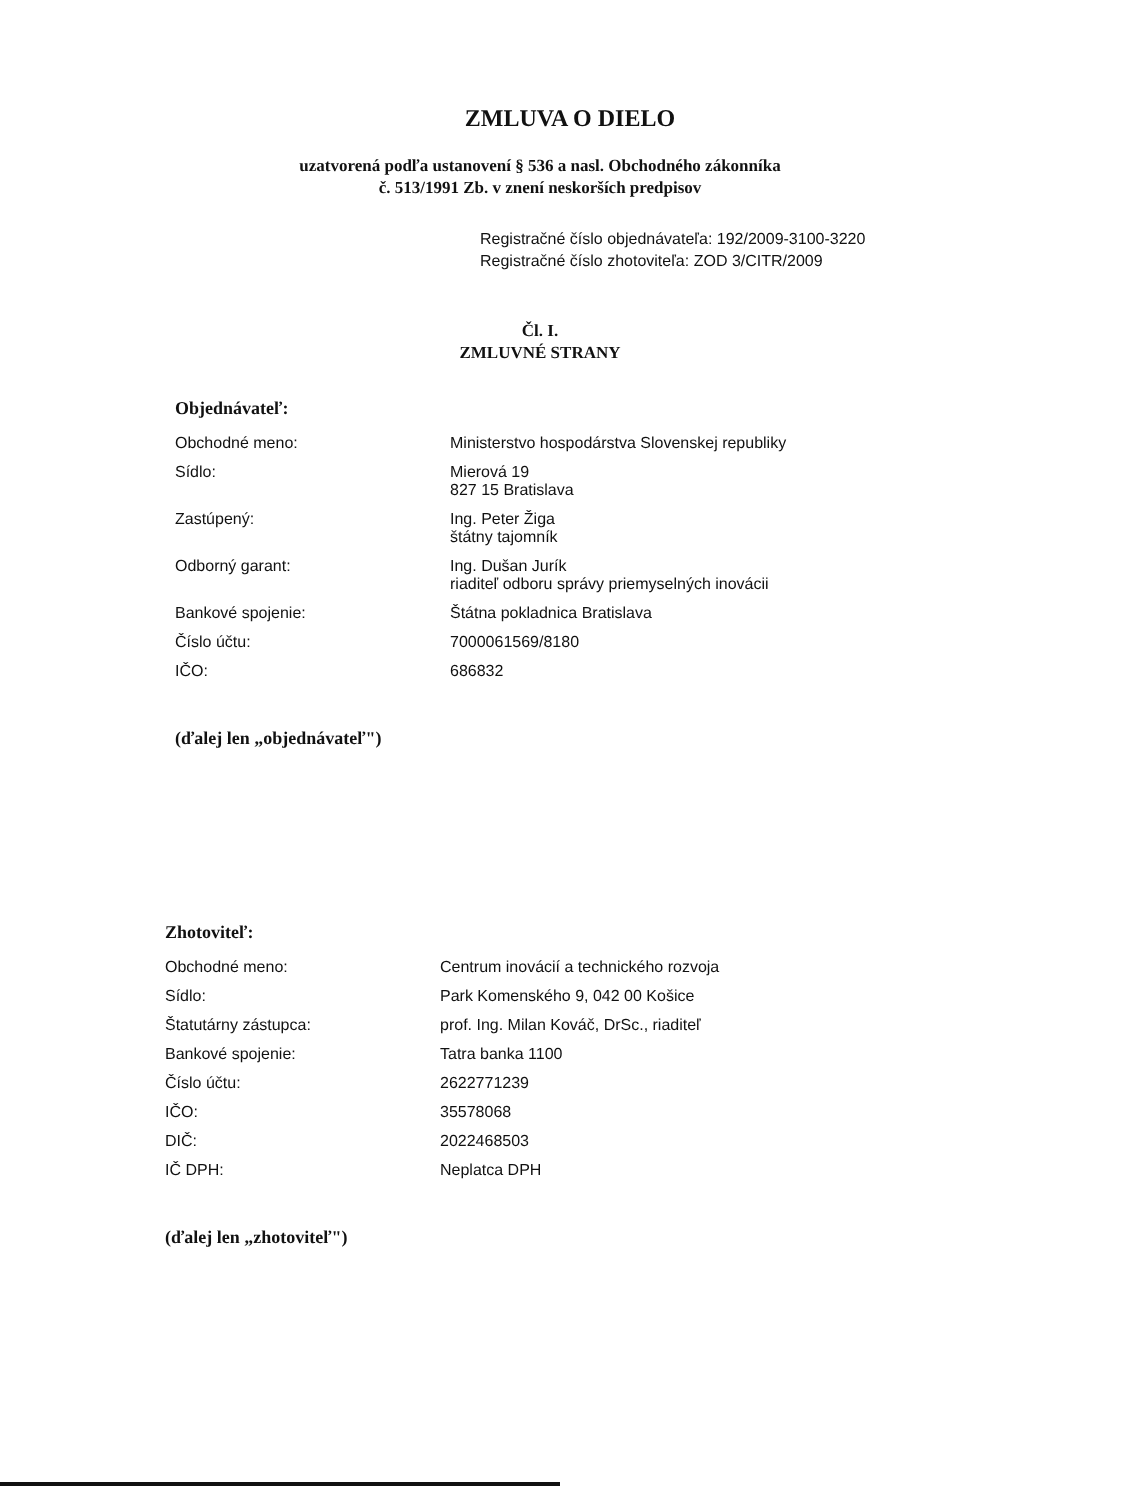ZMLUVA O DIELO
uzatvorená podľa ustanovení § 536 a nasl. Obchodného zákonníka
č. 513/1991 Zb. v znení neskorších predpisov
Registračné číslo objednávateľa: 192/2009-3100-3220
Registračné číslo zhotoviteľa: ZOD 3/CITR/2009
Čl. I.
ZMLUVNÉ STRANY
Objednávateľ:
| Obchodné meno: | Ministerstvo hospodárstva Slovenskej republiky |
| Sídlo: | Mierová 19 827 15 Bratislava |
| Zastúpený: | Ing. Peter Žiga štátny tajomník |
| Odborný garant: | Ing. Dušan Jurík riaditeľ odboru správy priemyselných inovácii |
| Bankové spojenie: | Štátna pokladnica Bratislava |
| Číslo účtu: | 7000061569/8180 |
| IČO: | 686832 |
(ďalej len „objednávateľ")
Zhotoviteľ:
| Obchodné meno: | Centrum inovácií a technického rozvoja |
| Sídlo: | Park Komenského 9, 042 00 Košice |
| Štatutárny zástupca: | prof. Ing. Milan Kováč, DrSc., riaditeľ |
| Bankové spojenie: | Tatra banka 1100 |
| Číslo účtu: | 2622771239 |
| IČO: | 35578068 |
| DIČ: | 2022468503 |
| IČ DPH: | Neplatca DPH |
(ďalej len „zhotoviteľ")